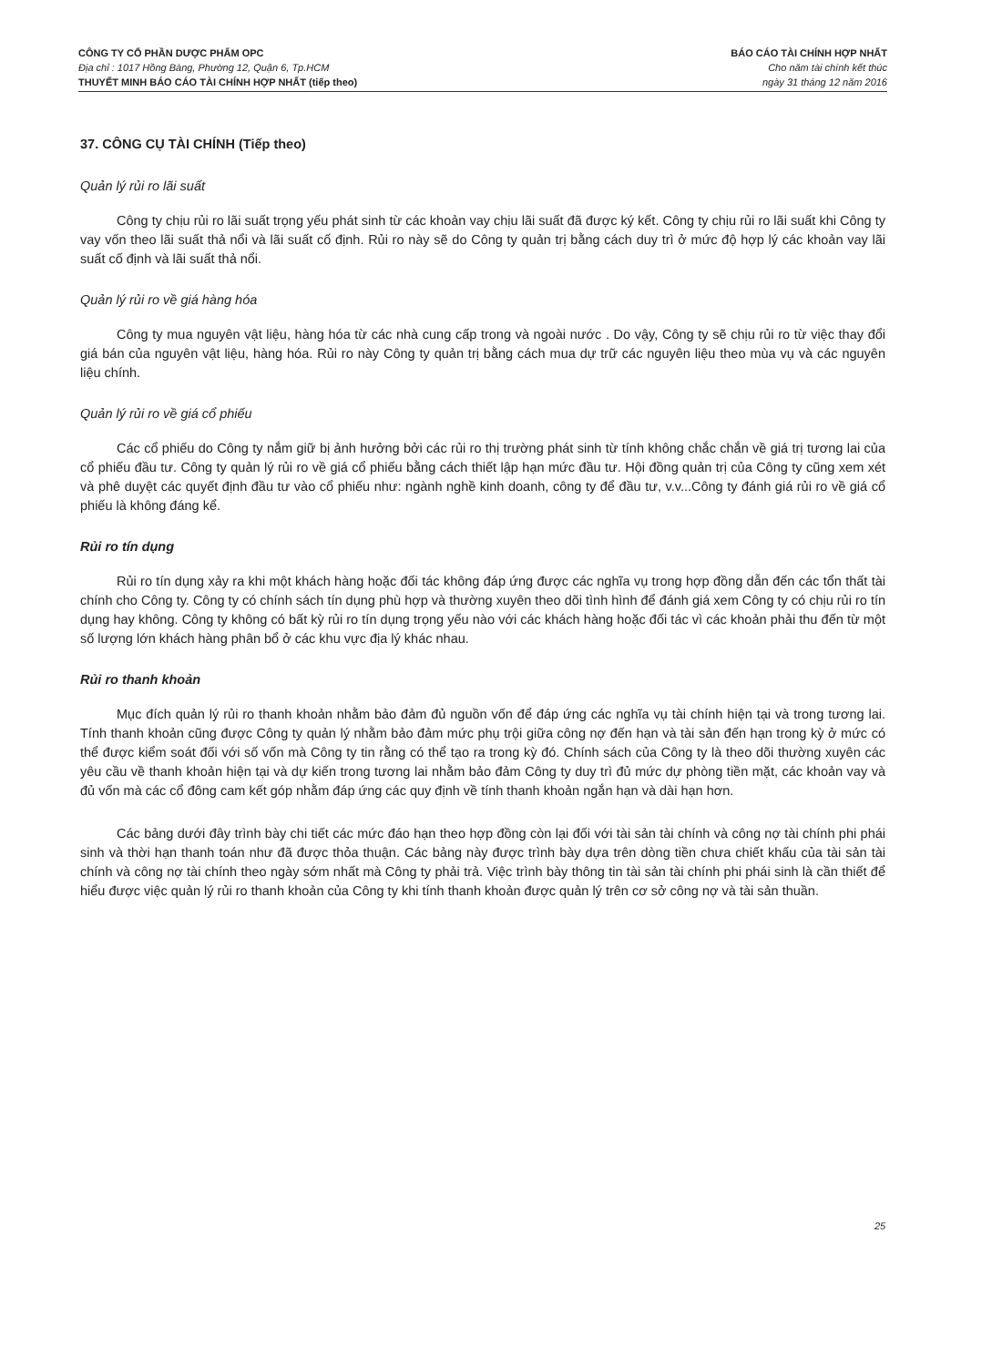CÔNG TY CỔ PHẦN DƯỢC PHẨM OPC
Địa chỉ : 1017 Hồng Bàng, Phường 12, Quận 6, Tp.HCM
THUYẾT MINH BÁO CÁO TÀI CHÍNH HỢP NHẤT (tiếp theo)
BÁO CÁO TÀI CHÍNH HỢP NHẤT
Cho năm tài chính kết thúc
ngày 31 tháng 12 năm 2016
37. CÔNG CỤ TÀI CHÍNH (Tiếp theo)
Quản lý rủi ro lãi suất
Công ty chịu rủi ro lãi suất trọng yếu phát sinh từ các khoản vay chịu lãi suất đã được ký kết. Công ty chịu rủi ro lãi suất khi Công ty vay vốn theo lãi suất thả nổi và lãi suất cố định. Rủi ro này sẽ do Công ty quản trị bằng cách duy trì ở mức độ hợp lý các khoản vay lãi suất cố định và lãi suất thả nổi.
Quản lý rủi ro về giá hàng hóa
Công ty mua nguyên vật liệu, hàng hóa từ các nhà cung cấp trong và ngoài nước . Do vậy, Công ty sẽ chịu rủi ro từ việc thay đổi giá bán của nguyên vật liệu, hàng hóa. Rủi ro này Công ty quản trị bằng cách mua dự trữ các nguyên liệu theo mùa vụ và các nguyên liệu chính.
Quản lý rủi ro về giá cổ phiếu
Các cổ phiếu do Công ty nắm giữ bị ảnh hưởng bởi các rủi ro thị trường phát sinh từ tính không chắc chắn về giá trị tương lai của cổ phiếu đầu tư. Công ty quản lý rủi ro về giá cổ phiếu bằng cách thiết lập hạn mức đầu tư. Hội đồng quản trị của Công ty cũng xem xét và phê duyệt các quyết định đầu tư vào cổ phiếu như: ngành nghề kinh doanh, công ty để đầu tư, v.v...Công ty đánh giá rủi ro về giá cổ phiếu là không đáng kể.
Rủi ro tín dụng
Rủi ro tín dụng xảy ra khi một khách hàng hoặc đối tác không đáp ứng được các nghĩa vụ trong hợp đồng dẫn đến các tổn thất tài chính cho Công ty. Công ty có chính sách tín dụng phù hợp và thường xuyên theo dõi tình hình để đánh giá xem Công ty có chịu rủi ro tín dụng hay không. Công ty không có bất kỳ rủi ro tín dụng trọng yếu nào với các khách hàng hoặc đối tác vì các khoản phải thu đến từ một số lượng lớn khách hàng phân bổ ở các khu vực địa lý khác nhau.
Rủi ro thanh khoản
Mục đích quản lý rủi ro thanh khoản nhằm bảo đảm đủ nguồn vốn để đáp ứng các nghĩa vụ tài chính hiện tại và trong tương lai. Tính thanh khoản cũng được Công ty quản lý nhằm bảo đảm mức phụ trội giữa công nợ đến hạn và tài sản đến hạn trong kỳ ở mức có thể được kiểm soát đối với số vốn mà Công ty tin rằng có thể tạo ra trong kỳ đó. Chính sách của Công ty là theo dõi thường xuyên các yêu cầu về thanh khoản hiện tại và dự kiến trong tương lai nhằm bảo đảm Công ty duy trì đủ mức dự phòng tiền mặt, các khoản vay và đủ vốn mà các cổ đông cam kết góp nhằm đáp ứng các quy định về tính thanh khoản ngắn hạn và dài hạn hơn.
Các bảng dưới đây trình bày chi tiết các mức đáo hạn theo hợp đồng còn lại đối với tài sản tài chính và công nợ tài chính phi phái sinh và thời hạn thanh toán như đã được thỏa thuận. Các bảng này được trình bày dựa trên dòng tiền chưa chiết khấu của tài sản tài chính và công nợ tài chính theo ngày sớm nhất mà Công ty phải trả. Việc trình bày thông tin tài sản tài chính phi phái sinh là cần thiết để hiểu được việc quản lý rủi ro thanh khoản của Công ty khi tính thanh khoản được quản lý trên cơ sở công nợ và tài sản thuần.
25